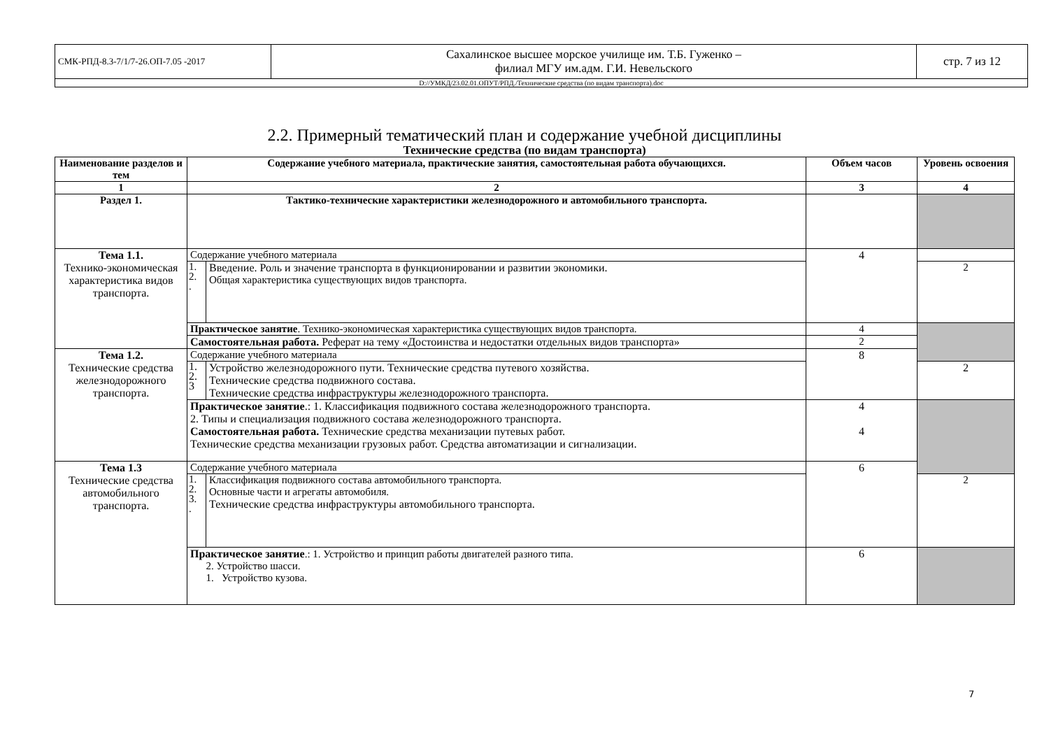| СМК-РПД-8.3-7/1/7-26.ОП-7.05 -2017 | Сахалинское высшее морское училище им. Т.Б. Гуженко – филиал МГУ им.адм. Г.И. Невельского | стр. 7 из 12 |
| D://УМКД/23.02.01.ОПУТ/РПД./Технические средства (по видам транспорта).doc | | |
2.2. Примерный тематический план и содержание учебной дисциплины
Технические средства (по видам транспорта)
| Наименование разделов и тем | Содержание учебного материала, практические занятия, самостоятельная работа обучающихся. | | Объем часов | Уровень освоения |
| --- | --- | --- | --- | --- |
| 1 | 2 | | 3 | 4 |
| Раздел 1. | Тактико-технические характеристики железнодорожного и автомобильного транспорта. | | | |
| Тема 1.1. Технико-экономическая характеристика видов транспорта. | Содержание учебного материала | | 4 | |
| | 1. 2. . | Введение. Роль и значение транспорта в функционировании и развитии экономики. Общая характеристика существующих видов транспорта. | | 2 |
| | Практическое занятие . Технико-экономическая характеристика существующих видов транспорта. | | 4 | |
| | Самостоятельная работа. Реферат на тему «Достоинства и недостатки отдельных видов транспорта» | | 2 | |
| Тема 1.2. Технические средства железнодорожного транспорта. | Содержание учебного материала | | 8 | |
| | 1. 2. 3 | Устройство железнодорожного пути. Технические средства путевого хозяйства. Технические средства подвижного состава. Технические средства инфраструктуры железнодорожного транспорта. | | 2 |
| | Практическое занятие .: 1. Классификация подвижного состава железнодорожного транспорта. 2. Типы и специализация подвижного состава железнодорожного транспорта. Самостоятельная работа. Технические средства механизации путевых работ. Технические средства механизации грузовых работ. Средства автоматизации и сигнализации. | | 4 4 | |
| Тема 1.3 Технические средства автомобильного транспорта. | Содержание учебного материала | | 6 | |
| | 1. 2. 3. . | Классификация подвижного состава автомобильного транспорта. Основные части и агрегаты автомобиля. Технические средства инфраструктуры автомобильного транспорта. | | 2 |
| | Практическое занятие .: 1. Устройство и принцип работы двигателей разного типа. 2. Устройство шасси. 1. Устройство кузова. | | 6 | |
7